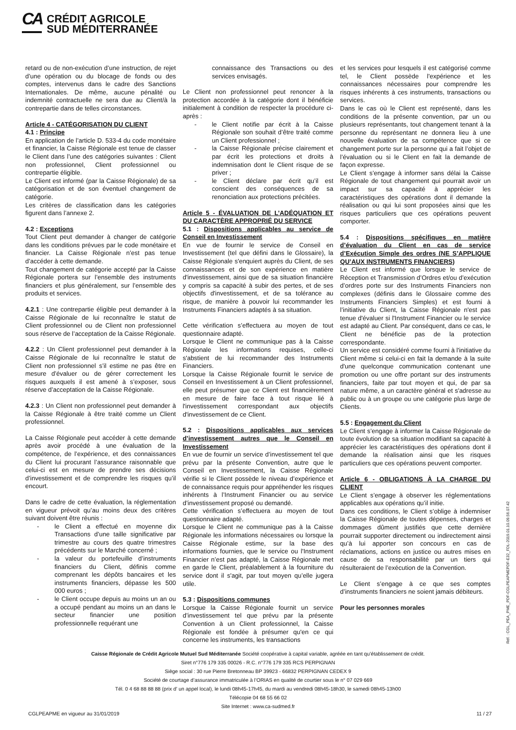CA
CRÉDIT AGRICOLE
SUD MÉDITERRANÉE
retard ou de non-exécution d’une instruction, de rejet d’une opération ou du blocage de fonds ou des comptes, intervenus dans le cadre des Sanctions Internationales. De même, aucune pénalité ou indemnité contractuelle ne sera due au Client/à la contrepartie dans de telles circonstances.
Article 4 - CATÉGORISATION DU CLIENT
4.1 : Principe
En application de l’article D. 533-4 du code monétaire et financier, la Caisse Régionale est tenue de classer le Client dans l’une des catégories suivantes : Client non professionnel, Client professionnel ou contrepartie éligible.
Le Client est informé (par la Caisse Régionale) de sa catégorisation et de son éventuel changement de catégorie.
Les critères de classification dans les catégories figurent dans l’annexe 2.
4.2 : Exceptions
Tout Client peut demander à changer de catégorie dans les conditions prévues par le code monétaire et financier. La Caisse Régionale n’est pas tenue d’accéder à cette demande.
Tout changement de catégorie accepté par la Caisse Régionale portera sur l’ensemble des instruments financiers et plus généralement, sur l’ensemble des produits et services.
4.2.1 : Une contrepartie éligible peut demander à la Caisse Régionale de lui reconnaître le statut de Client professionnel ou de Client non professionnel sous réserve de l’acceptation de la Caisse Régionale.
4.2.2 : Un Client professionnel peut demander à la Caisse Régionale de lui reconnaître le statut de Client non professionnel s’il estime ne pas être en mesure d’évaluer ou de gérer correctement les risques auxquels il est amené à s’exposer, sous réserve d’acceptation de la Caisse Régionale.
4.2.3 : Un Client non professionnel peut demander à la Caisse Régionale à être traité comme un Client professionnel.
La Caisse Régionale peut accéder à cette demande après avoir procédé à une évaluation de la compétence, de l’expérience, et des connaissances du Client lui procurant l’assurance raisonnable que celui-ci est en mesure de prendre ses décisions d’investissement et de comprendre les risques qu’il encourt.
Dans le cadre de cette évaluation, la réglementation en vigueur prévoit qu’au moins deux des critères suivant doivent être réunis :
- le Client a effectué en moyenne dix Transactions d’une taille significative par trimestre au cours des quatre trimestres précédents sur le Marché concerné ;
- la valeur du portefeuille d’instruments financiers du Client, définis comme comprenant les dépôts bancaires et les instruments financiers, dépasse les 500 000 euros ;
- le Client occupe depuis au moins un an ou a occupé pendant au moins un an dans le secteur financier une position professionnelle requérant une
connaissance des Transactions ou des services envisagés.
Le Client non professionnel peut renoncer à la protection accordée à la catégorie dont il bénéficie initialement à condition de respecter la procédure ci-après :
- le Client notifie par écrit à la Caisse Régionale son souhait d’être traité comme un Client professionnel ;
- la Caisse Régionale précise clairement et par écrit les protections et droits à indemnisation dont le Client risque de se priver ;
- le Client déclare par écrit qu’il est conscient des conséquences de sa renonciation aux protections précitées.
Article 5 - ÉVALUATION DE L’ADÉQUATION ET DU CARACTÈRE APPROPRIÉ DU SERVICE
5.1 : Dispositions applicables au service de Conseil en Investissement
En vue de fournir le service de Conseil en Investissement (tel que défini dans le Glossaire), la Caisse Régionale s'enquiert auprès du Client, de ses connaissances et de son expérience en matière d'investissement, ainsi que de sa situation financière y compris sa capacité à subir des pertes, et de ses objectifs d'investissement, et de sa tolérance au risque, de manière à pouvoir lui recommander les Instruments Financiers adaptés à sa situation.
Cette vérification s’effectuera au moyen de tout questionnaire adapté.
Lorsque le Client ne communique pas à la Caisse Régionale les informations requises, celle-ci s'abstient de lui recommander des Instruments Financiers.
Lorsque la Caisse Régionale fournit le service de Conseil en Investissement à un Client professionnel, elle peut présumer que ce Client est financièrement en mesure de faire face à tout risque lié à l'investissement correspondant aux objectifs d'investissement de ce Client.
5.2 : Dispositions applicables aux services d’investissement autres que le Conseil en Investissement
En vue de fournir un service d’investissement tel que prévu par la présente Convention, autre que le Conseil en Investissement, la Caisse Régionale vérifie si le Client possède le niveau d’expérience et de connaissance requis pour appréhender les risques inhérents à l’Instrument Financier ou au service d’investissement proposé ou demandé.
Cette vérification s’effectuera au moyen de tout questionnaire adapté.
Lorsque le Client ne communique pas à la Caisse Régionale les informations nécessaires ou lorsque la Caisse Régionale estime, sur la base des informations fournies, que le service ou l'Instrument Financier n’est pas adapté, la Caisse Régionale met en garde le Client, préalablement à la fourniture du service dont il s'agit, par tout moyen qu’elle jugera utile.
5.3 : Dispositions communes
Lorsque la Caisse Régionale fournit un service d’investissement tel que prévu par la présente Convention à un Client professionnel, la Caisse Régionale est fondée à présumer qu'en ce qui concerne les instruments, les transactions
et les services pour lesquels il est catégorisé comme tel, le Client possède l'expérience et les connaissances nécessaires pour comprendre les risques inhérents à ces instruments, transactions ou services.
Dans le cas où le Client est représenté, dans les conditions de la présente convention, par un ou plusieurs représentants, tout changement tenant à la personne du représentant ne donnera lieu à une nouvelle évaluation de sa compétence que si ce changement porte sur la personne qui a fait l’objet de l’évaluation ou si le Client en fait la demande de façon expresse.
Le Client s’engage à informer sans délai la Caisse Régionale de tout changement qui pourrait avoir un impact sur sa capacité à apprécier les caractéristiques des opérations dont il demande la réalisation ou qui lui sont proposées ainsi que les risques particuliers que ces opérations peuvent comporter.
5.4 : Dispositions spécifiques en matière d’évaluation du Client en cas de service d’Exécution Simple des ordres (NE S’APPLIQUE QU’AUX INSTRUMENTS FINANCIERS)
Le Client est informé que lorsque le service de Réception et Transmission d’Ordres et/ou d’exécution d’ordres porte sur des Instruments Financiers non complexes (définis dans le Glossaire comme des Instruments Financiers Simples) et est fourni à l’initiative du Client, la Caisse Régionale n'est pas tenue d'évaluer si l'Instrument Financier ou le service est adapté au Client. Par conséquent, dans ce cas, le Client ne bénéficie pas de la protection correspondante.
Un service est considéré comme fourni à l'initiative du Client même si celui-ci en fait la demande à la suite d'une quelconque communication contenant une promotion ou une offre portant sur des instruments financiers, faite par tout moyen et qui, de par sa nature même, a un caractère général et s'adresse au public ou à un groupe ou une catégorie plus large de Clients.
5.5 : Engagement du Client
Le Client s’engage à informer la Caisse Régionale de toute évolution de sa situation modifiant sa capacité à apprécier les caractéristiques des opérations dont il demande la réalisation ainsi que les risques particuliers que ces opérations peuvent comporter.
Article 6 - OBLIGATIONS À LA CHARGE DU CLIENT
Le Client s’engage à observer les réglementations applicables aux opérations qu’il initie.
Dans ces conditions, le Client s’oblige à indemniser la Caisse Régionale de toutes dépenses, charges et dommages dûment justifiés que cette dernière pourrait supporter directement ou indirectement ainsi qu’à lui apporter son concours en cas de réclamations, actions en justice ou autres mises en cause de sa responsabilité par un tiers qui résulteraient de l’exécution de la Convention.
Le Client s’engage à ce que ses comptes d’instruments financiers ne soient jamais débiteurs.
Pour les personnes morales
Caisse Régionale de Crédit Agricole Mutuel Sud Méditerranée Société coopérative à capital variable, agréée en tant qu’établissement de crédit.
Siret n°776 179 335 00026 - R.C. n°776 179 335 RCS PERPIGNAN
Siège social : 30 rue Pierre Bretonneau BP 39923 - 66832 PERPIGNAN CEDEX 9
Société de courtage d’assurance immatriculée à l’ORIAS en qualité de courtier sous le n° 07 029 669
Tél. 0 4 68 88 88 88 (prix d’ un appel local), le lundi 08h45-17h45, du mardi au vendredi 08h45-18h30, le samedi 08h45-13h00
Télécopie 04 68 55 66 02
Site Internet : www.ca-sudmed.fr
CGLPEAPME en vigueur au 31/01/2019 11 / 27
Réf. : CGL_PEA_PME_PDF-CGLPEAPMEPDF-E32_FDL-2019.01.10.09.56.07.42